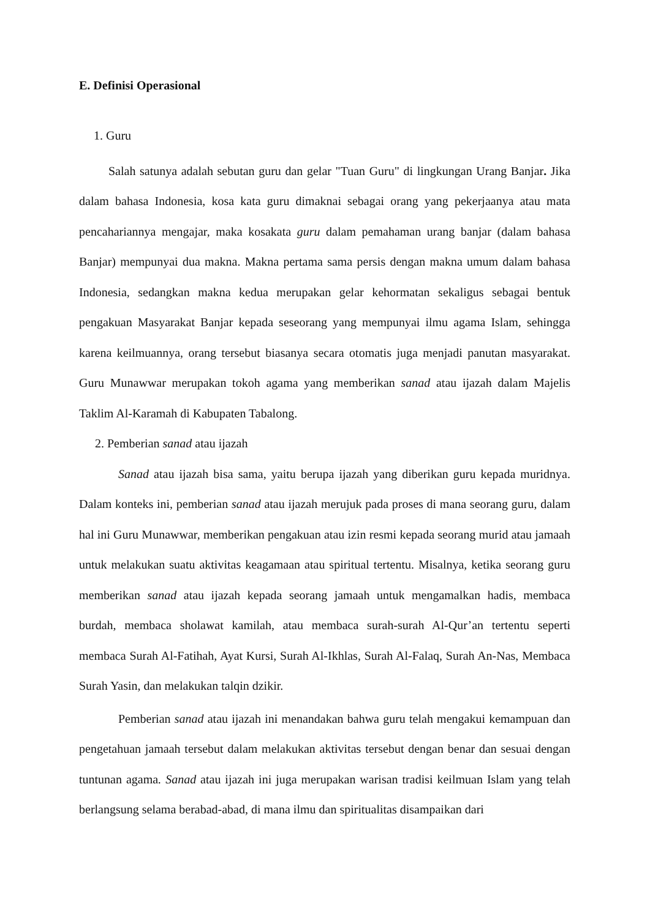E. Definisi Operasional
1. Guru
Salah satunya adalah sebutan guru dan gelar "Tuan Guru" di lingkungan Urang Banjar. Jika dalam bahasa Indonesia, kosa kata guru dimaknai sebagai orang yang pekerjaanya atau mata pencahariannya mengajar, maka kosakata guru dalam pemahaman urang banjar (dalam bahasa Banjar) mempunyai dua makna. Makna pertama sama persis dengan makna umum dalam bahasa Indonesia, sedangkan makna kedua merupakan gelar kehormatan sekaligus sebagai bentuk pengakuan Masyarakat Banjar kepada seseorang yang mempunyai ilmu agama Islam, sehingga karena keilmuannya, orang tersebut biasanya secara otomatis juga menjadi panutan masyarakat. Guru Munawwar merupakan tokoh agama yang memberikan sanad atau ijazah dalam Majelis Taklim Al-Karamah di Kabupaten Tabalong.
2. Pemberian sanad atau ijazah
Sanad atau ijazah bisa sama, yaitu berupa ijazah yang diberikan guru kepada muridnya. Dalam konteks ini, pemberian sanad atau ijazah merujuk pada proses di mana seorang guru, dalam hal ini Guru Munawwar, memberikan pengakuan atau izin resmi kepada seorang murid atau jamaah untuk melakukan suatu aktivitas keagamaan atau spiritual tertentu. Misalnya, ketika seorang guru memberikan sanad atau ijazah kepada seorang jamaah untuk mengamalkan hadis, membaca burdah, membaca sholawat kamilah, atau membaca surah-surah Al-Qur’an tertentu seperti membaca Surah Al-Fatihah, Ayat Kursi, Surah Al-Ikhlas, Surah Al-Falaq, Surah An-Nas, Membaca Surah Yasin, dan melakukan talqin dzikir.
Pemberian sanad atau ijazah ini menandakan bahwa guru telah mengakui kemampuan dan pengetahuan jamaah tersebut dalam melakukan aktivitas tersebut dengan benar dan sesuai dengan tuntunan agama. Sanad atau ijazah ini juga merupakan warisan tradisi keilmuan Islam yang telah berlangsung selama berabad-abad, di mana ilmu dan spiritualitas disampaikan dari